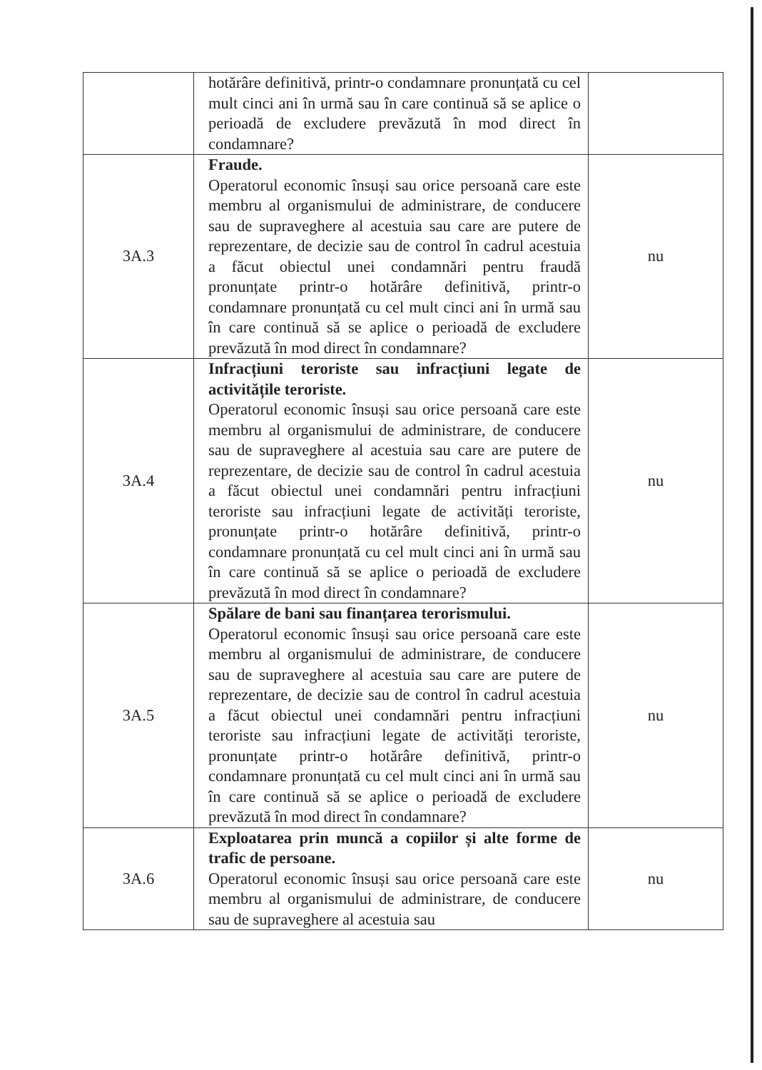| | hotărâre definitivă, printr-o condamnare pronunțată cu cel mult cinci ani în urmă sau în care continuă să se aplice o perioadă de excludere prevăzută în mod direct în condamnare? | |
| 3A.3 | Fraude. Operatorul economic însuși sau orice persoană care este membru al organismului de administrare, de conducere sau de supraveghere al acestuia sau care are putere de reprezentare, de decizie sau de control în cadrul acestuia a făcut obiectul unei condamnări pentru fraudă pronunțate printr-o hotărâre definitivă, printr-o condamnare pronunțată cu cel mult cinci ani în urmă sau în care continuă să se aplice o perioadă de excludere prevăzută în mod direct în condamnare? | nu |
| 3A.4 | Infracțiuni teroriste sau infracțiuni legate de activitățile teroriste. Operatorul economic însuși sau orice persoană care este membru al organismului de administrare, de conducere sau de supraveghere al acestuia sau care are putere de reprezentare, de decizie sau de control în cadrul acestuia a făcut obiectul unei condamnări pentru infracțiuni teroriste sau infracțiuni legate de activități teroriste, pronunțate printr-o hotărâre definitivă, printr-o condamnare pronunțată cu cel mult cinci ani în urmă sau în care continuă să se aplice o perioadă de excludere prevăzută în mod direct în condamnare? | nu |
| 3A.5 | Spălare de bani sau finanțarea terorismului. Operatorul economic însuși sau orice persoană care este membru al organismului de administrare, de conducere sau de supraveghere al acestuia sau care are putere de reprezentare, de decizie sau de control în cadrul acestuia a făcut obiectul unei condamnări pentru infracțiuni teroriste sau infracțiuni legate de activități teroriste, pronunțate printr-o hotărâre definitivă, printr-o condamnare pronunțată cu cel mult cinci ani în urmă sau în care continuă să se aplice o perioadă de excludere prevăzută în mod direct în condamnare? | nu |
| 3A.6 | Exploatarea prin muncă a copiilor și alte forme de trafic de persoane. Operatorul economic însuși sau orice persoană care este membru al organismului de administrare, de conducere sau de supraveghere al acestuia sau | nu |